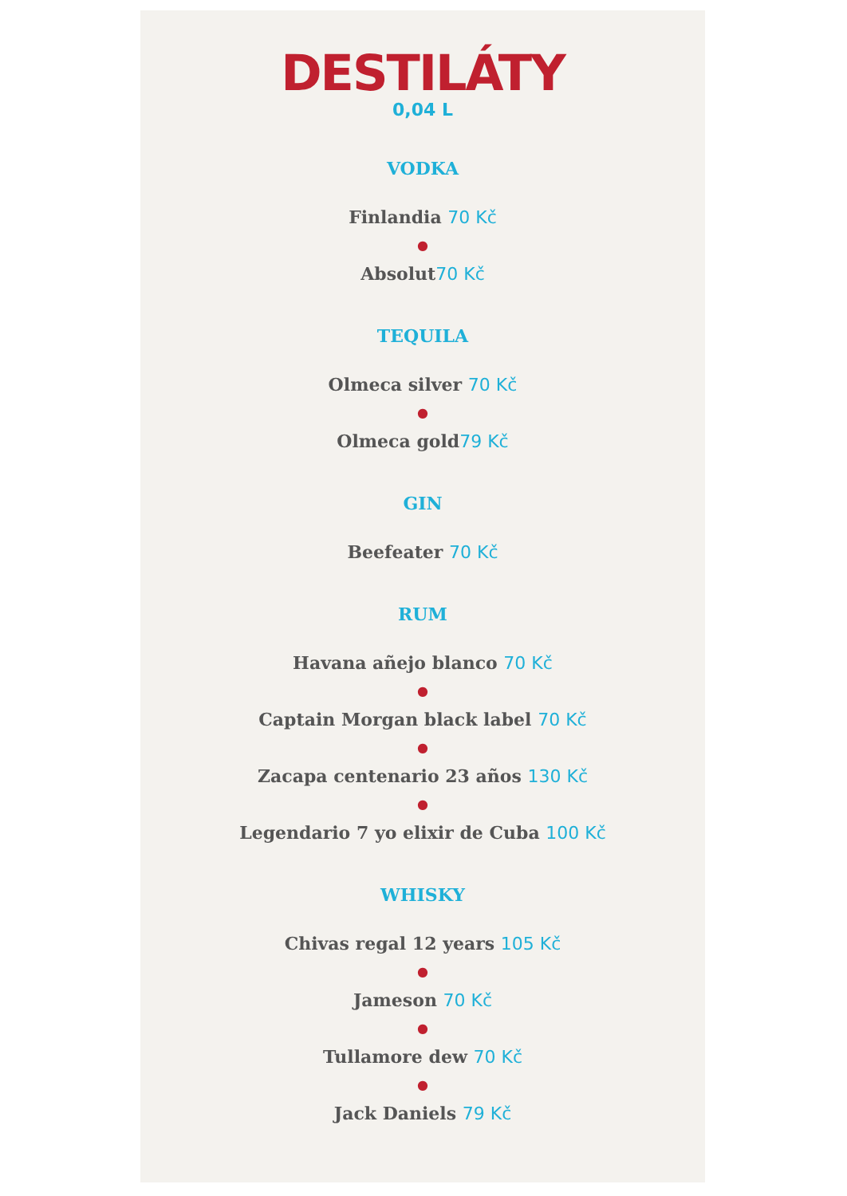DESTILÁTY
0,04 L
VODKA
Finlandia 70 Kč
●
Absolut70 Kč
TEQUILA
Olmeca silver 70 Kč
●
Olmeca gold79 Kč
GIN
Beefeater 70 Kč
RUM
Havana añejo blanco 70 Kč
●
Captain Morgan black label 70 Kč
●
Zacapa centenario 23 años 130 Kč
●
Legendario 7 yo elixir de Cuba 100 Kč
WHISKY
Chivas regal 12 years 105 Kč
●
Jameson 70 Kč
●
Tullamore dew 70 Kč
●
Jack Daniels 79 Kč